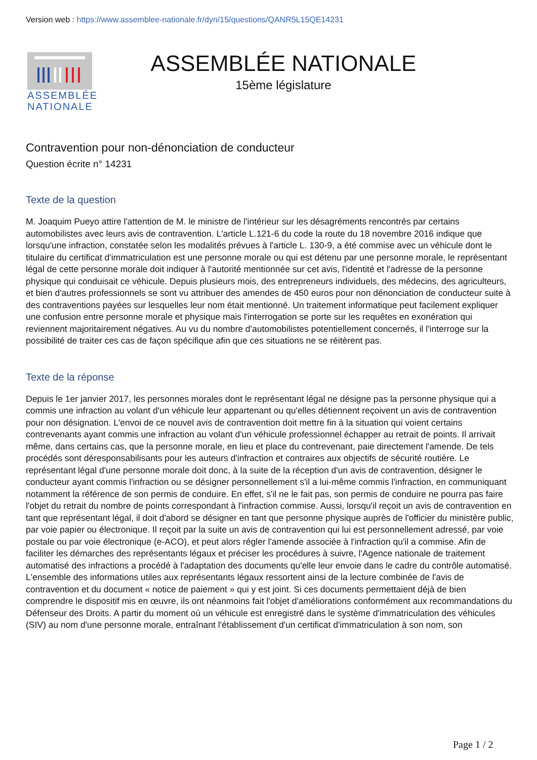Version web : https://www.assemblee-nationale.fr/dyn/15/questions/QANR5L15QE14231
ASSEMBLÉE
NATIONALE
ASSEMBLÉE NATIONALE
15ème législature
Contravention pour non-dénonciation de conducteur
Question écrite n° 14231
Texte de la question
M. Joaquim Pueyo attire l'attention de M. le ministre de l'intérieur sur les désagréments rencontrés par certains automobilistes avec leurs avis de contravention. L'article L.121-6 du code la route du 18 novembre 2016 indique que lorsqu'une infraction, constatée selon les modalités prévues à l'article L. 130-9, a été commise avec un véhicule dont le titulaire du certificat d'immatriculation est une personne morale ou qui est détenu par une personne morale, le représentant légal de cette personne morale doit indiquer à l'autorité mentionnée sur cet avis, l'identité et l'adresse de la personne physique qui conduisait ce véhicule. Depuis plusieurs mois, des entrepreneurs individuels, des médecins, des agriculteurs, et bien d'autres professionnels se sont vu attribuer des amendes de 450 euros pour non dénonciation de conducteur suite à des contraventions payées sur lesquelles leur nom était mentionné. Un traitement informatique peut facilement expliquer une confusion entre personne morale et physique mais l'interrogation se porte sur les requêtes en exonération qui reviennent majoritairement négatives. Au vu du nombre d'automobilistes potentiellement concernés, il l'interroge sur la possibilité de traiter ces cas de façon spécifique afin que ces situations ne se réitèrent pas.
Texte de la réponse
Depuis le 1er janvier 2017, les personnes morales dont le représentant légal ne désigne pas la personne physique qui a commis une infraction au volant d'un véhicule leur appartenant ou qu'elles détiennent reçoivent un avis de contravention pour non désignation. L'envoi de ce nouvel avis de contravention doit mettre fin à la situation qui voient certains contrevenants ayant commis une infraction au volant d'un véhicule professionnel échapper au retrait de points. Il arrivait même, dans certains cas, que la personne morale, en lieu et place du contrevenant, paie directement l'amende. De tels procédés sont déresponsabilisants pour les auteurs d'infraction et contraires aux objectifs de sécurité routière. Le représentant légal d'une personne morale doit donc, à la suite de la réception d'un avis de contravention, désigner le conducteur ayant commis l'infraction ou se désigner personnellement s'il a lui-même commis l'infraction, en communiquant notamment la référence de son permis de conduire. En effet, s'il ne le fait pas, son permis de conduire ne pourra pas faire l'objet du retrait du nombre de points correspondant à l'infraction commise. Aussi, lorsqu'il reçoit un avis de contravention en tant que représentant légal, il doit d'abord se désigner en tant que personne physique auprès de l'officier du ministère public, par voie papier ou électronique. Il reçoit par la suite un avis de contravention qui lui est personnellement adressé, par voie postale ou par voie électronique (e-ACO), et peut alors régler l'amende associée à l'infraction qu'il a commise. Afin de faciliter les démarches des représentants légaux et préciser les procédures à suivre, l'Agence nationale de traitement automatisé des infractions a procédé à l'adaptation des documents qu'elle leur envoie dans le cadre du contrôle automatisé. L'ensemble des informations utiles aux représentants légaux ressortent ainsi de la lecture combinée de l'avis de contravention et du document « notice de paiement » qui y est joint. Si ces documents permettaient déjà de bien comprendre le dispositif mis en œuvre, ils ont néanmoins fait l'objet d'améliorations conformément aux recommandations du Défenseur des Droits. A partir du moment où un véhicule est enregistré dans le système d'immatriculation des véhicules (SIV) au nom d'une personne morale, entraînant l'établissement d'un certificat d'immatriculation à son nom, son
Page 1 / 2